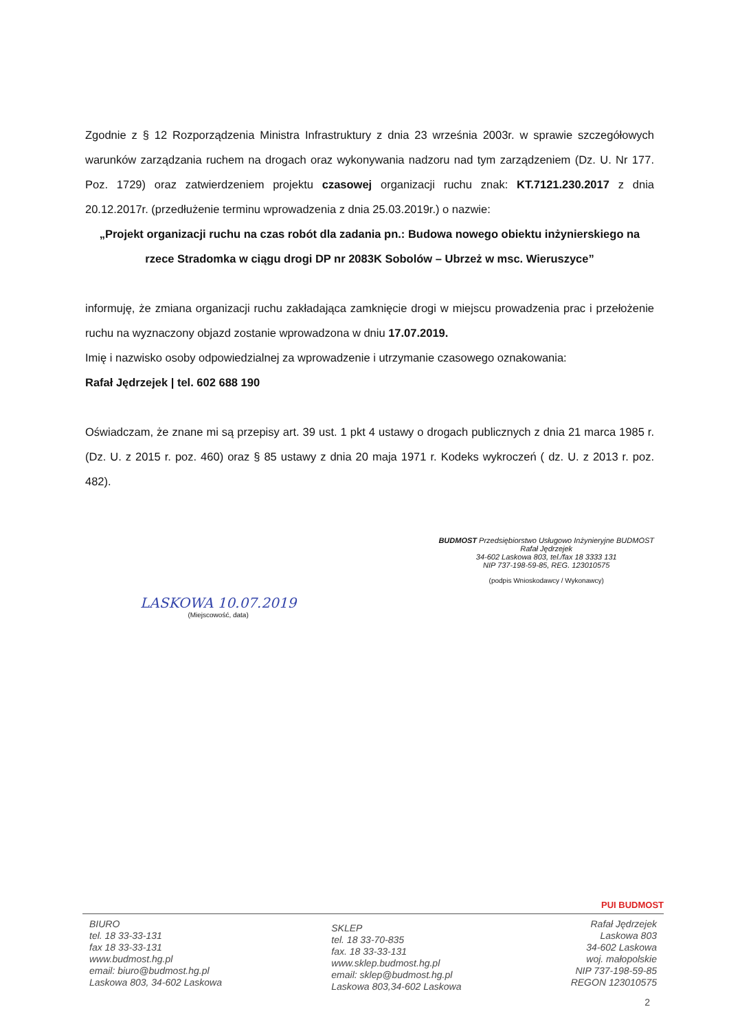Zgodnie z § 12 Rozporządzenia Ministra Infrastruktury z dnia 23 września 2003r. w sprawie szczegółowych warunków zarządzania ruchem na drogach oraz wykonywania nadzoru nad tym zarządzeniem (Dz. U. Nr 177. Poz. 1729) oraz zatwierdzeniem projektu czasowej organizacji ruchu znak: KT.7121.230.2017 z dnia 20.12.2017r. (przedłużenie terminu wprowadzenia z dnia 25.03.2019r.) o nazwie:
„Projekt organizacji ruchu na czas robót dla zadania pn.: Budowa nowego obiektu inżynierskiego na rzece Stradomka w ciągu drogi DP nr 2083K Sobolów – Ubrzeż w msc. Wieruszyce”
informuję, że zmiana organizacji ruchu zakładająca zamknięcie drogi w miejscu prowadzenia prac i przełożenie ruchu na wyznaczony objazd zostanie wprowadzona w dniu 17.07.2019.
Imię i nazwisko osoby odpowiedzialnej za wprowadzenie i utrzymanie czasowego oznakowania:
Rafał Jędrzejek | tel. 602 688 190
Oświadczam, że znane mi są przepisy art. 39 ust. 1 pkt 4 ustawy o drogach publicznych z dnia 21 marca 1985 r. (Dz. U. z 2015 r. poz. 460) oraz § 85 ustawy z dnia 20 maja 1971 r. Kodeks wykroczeń ( dz. U. z 2013 r. poz. 482).
LASKOWA 10.07.2019
(Miejscowość, data)
BUDMOST Przedsiębiorstwo Usługowo Inżynieryjne BUDMOST
Rafał Jędrzejek
34-602 Laskowa 803, tel./fax 18 3333 131
NIP 737-198-59-85, REG. 123010575
(podpis Wnioskodawcy / Wykonawcy)
PUI BUDMOST
BIURO
tel. 18 33-33-131
fax 18 33-33-131
www.budmost.hg.pl
email: biuro@budmost.hg.pl
Laskowa 803, 34-602 Laskowa
SKLEP
tel. 18 33-70-835
fax. 18 33-33-131
www.sklep.budmost.hg.pl
email: sklep@budmost.hg.pl
Laskowa 803,34-602 Laskowa
Rafał Jędrzejek
Laskowa 803
34-602 Laskowa
woj. małopolskie
NIP 737-198-59-85
REGON 123010575
2